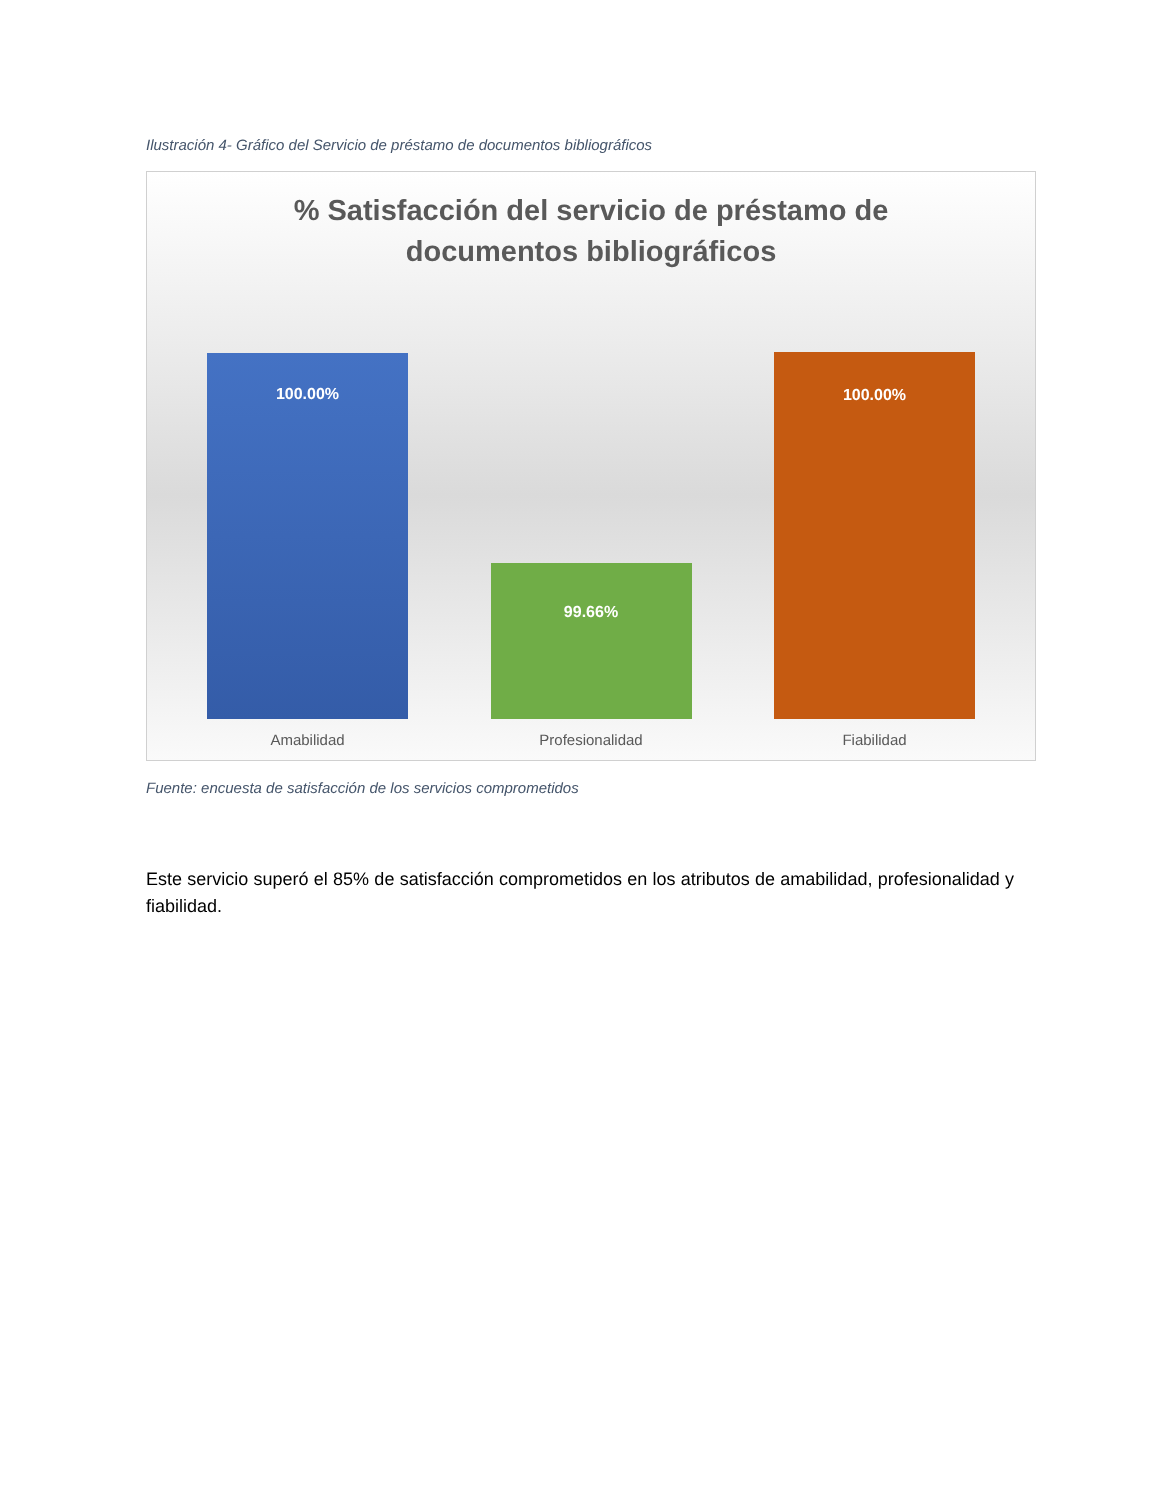Ilustración 4- Gráfico del Servicio de préstamo de documentos bibliográficos
% Satisfacción del servicio de préstamo de
documentos bibliográficos
100.00%
99.66%
100.00%
Amabilidad Profesionalidad Fiabilidad
Fuente: encuesta de satisfacción de los servicios comprometidos
Este servicio superó el 85% de satisfacción comprometidos en los atributos de amabilidad, profesionalidad y fiabilidad.